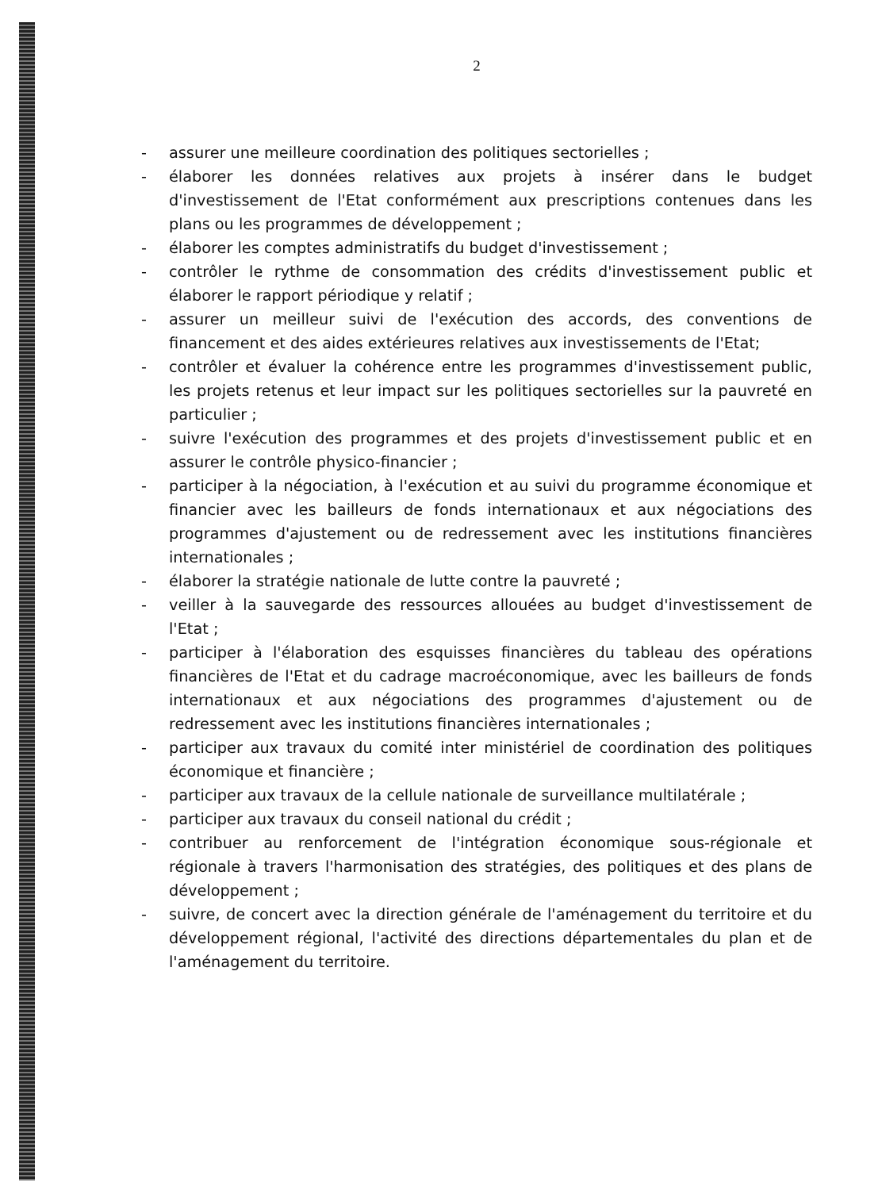2
- assurer une meilleure coordination des politiques sectorielles ;
- élaborer les données relatives aux projets à insérer dans le budget d'investissement de l'Etat conformément aux prescriptions contenues dans les plans ou les programmes de développement ;
- élaborer les comptes administratifs du budget d'investissement ;
- contrôler le rythme de consommation des crédits d'investissement public et élaborer le rapport périodique y relatif ;
- assurer un meilleur suivi de l'exécution des accords, des conventions de financement et des aides extérieures relatives aux investissements de l'Etat;
- contrôler et évaluer la cohérence entre les programmes d'investissement public, les projets retenus et leur impact sur les politiques sectorielles sur la pauvreté en particulier ;
- suivre l'exécution des programmes et des projets d'investissement public et en assurer le contrôle physico-financier ;
- participer à la négociation, à l'exécution et au suivi du programme économique et financier avec les bailleurs de fonds internationaux et aux négociations des programmes d'ajustement ou de redressement avec les institutions financières internationales ;
- élaborer la stratégie nationale de lutte contre la pauvreté ;
- veiller à la sauvegarde des ressources allouées au budget d'investissement de l'Etat ;
- participer à l'élaboration des esquisses financières du tableau des opérations financières de l'Etat et du cadrage macroéconomique, avec les bailleurs de fonds internationaux et aux négociations des programmes d'ajustement ou de redressement avec les institutions financières internationales ;
- participer aux travaux du comité inter ministériel de coordination des politiques économique et financière ;
- participer aux travaux de la cellule nationale de surveillance multilatérale ;
- participer aux travaux du conseil national du crédit ;
- contribuer au renforcement de l'intégration économique sous-régionale et régionale à travers l'harmonisation des stratégies, des politiques et des plans de développement ;
- suivre, de concert avec la direction générale de l'aménagement du territoire et du développement régional, l'activité des directions départementales du plan et de l'aménagement du territoire.